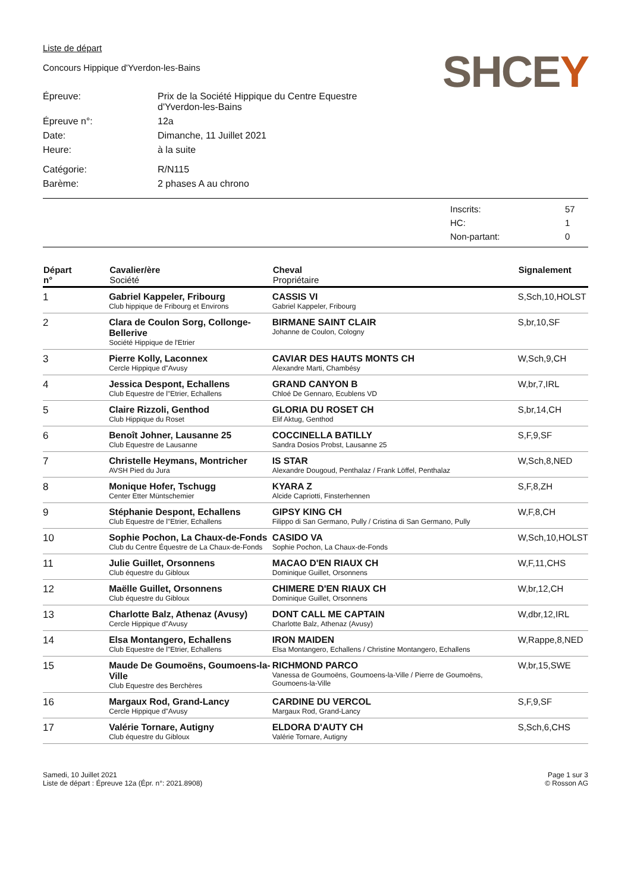Liste de départ
Concours Hippique d'Yverdon-les-Bains
SHCEY
| Épreuve: | Prix de la Société Hippique du Centre Equestre d'Yverdon-les-Bains |
| Épreuve n°: | 12a |
| Date: | Dimanche, 11 Juillet 2021 |
| Heure: | à la suite |
| Catégorie: | R/N115 |
| Barème: | 2 phases A au chrono |
| Inscrits: | 57 |
| HC: | 1 |
| Non-partant: | 0 |
| Départ n° | Cavalier/ère Société | Cheval Propriétaire | Signalement |
| --- | --- | --- | --- |
| 1 | Gabriel Kappeler, Fribourg Club hippique de Fribourg et Environs | CASSIS VI Gabriel Kappeler, Fribourg | S,Sch,10,HOLST |
| 2 | Clara de Coulon Sorg, Collonge-Bellerive Société Hippique de l'Etrier | BIRMANE SAINT CLAIR Johanne de Coulon, Cologny | S,br,10,SF |
| 3 | Pierre Kolly, Laconnex Cercle Hippique d"Avusy | CAVIAR DES HAUTS MONTS CH Alexandre Marti, Chambésy | W,Sch,9,CH |
| 4 | Jessica Despont, Echallens Club Equestre de l"Etrier, Echallens | GRAND CANYON B Chloé De Gennaro, Ecublens VD | W,br,7,IRL |
| 5 | Claire Rizzoli, Genthod Club Hippique du Roset | GLORIA DU ROSET CH Elif Aktug, Genthod | S,br,14,CH |
| 6 | Benoît Johner, Lausanne 25 Club Equestre de Lausanne | COCCINELLA BATILLY Sandra Dosios Probst, Lausanne 25 | S,F,9,SF |
| 7 | Christelle Heymans, Montricher AVSH Pied du Jura | IS STAR Alexandre Dougoud, Penthalaz / Frank Löffel, Penthalaz | W,Sch,8,NED |
| 8 | Monique Hofer, Tschugg Center Etter Müntschemier | KYARA Z Alcide Capriotti, Finsterhennen | S,F,8,ZH |
| 9 | Stéphanie Despont, Echallens Club Equestre de l"Etrier, Echallens | GIPSY KING CH Filippo di San Germano, Pully / Cristina di San Germano, Pully | W,F,8,CH |
| 10 | Sophie Pochon, La Chaux-de-Fonds Club du Centre Équestre de La Chaux-de-Fonds | CASIDO VA Sophie Pochon, La Chaux-de-Fonds | W,Sch,10,HOLST |
| 11 | Julie Guillet, Orsonnens Club équestre du Gibloux | MACAO D'EN RIAUX CH Dominique Guillet, Orsonnens | W,F,11,CHS |
| 12 | Maëlle Guillet, Orsonnens Club équestre du Gibloux | CHIMERE D'EN RIAUX CH Dominique Guillet, Orsonnens | W,br,12,CH |
| 13 | Charlotte Balz, Athenaz (Avusy) Cercle Hippique d"Avusy | DONT CALL ME CAPTAIN Charlotte Balz, Athenaz (Avusy) | W,dbr,12,IRL |
| 14 | Elsa Montangero, Echallens Club Equestre de l"Etrier, Echallens | IRON MAIDEN Elsa Montangero, Echallens / Christine Montangero, Echallens | W,Rappe,8,NED |
| 15 | Maude De Goumoëns, Goumoens-la-Ville Club Equestre des Berchères | RICHMOND PARCO Vanessa de Goumoëns, Goumoens-la-Ville / Pierre de Goumoëns, Goumoens-la-Ville | W,br,15,SWE |
| 16 | Margaux Rod, Grand-Lancy Cercle Hippique d"Avusy | CARDINE DU VERCOL Margaux Rod, Grand-Lancy | S,F,9,SF |
| 17 | Valérie Tornare, Autigny Club équestre du Gibloux | ELDORA D'AUTY CH Valérie Tornare, Autigny | S,Sch,6,CHS |
Samedi, 10 Juillet 2021
Liste de départ : Épreuve 12a (Épr. n°: 2021.8908)
Page 1 sur 3
© Rosson AG